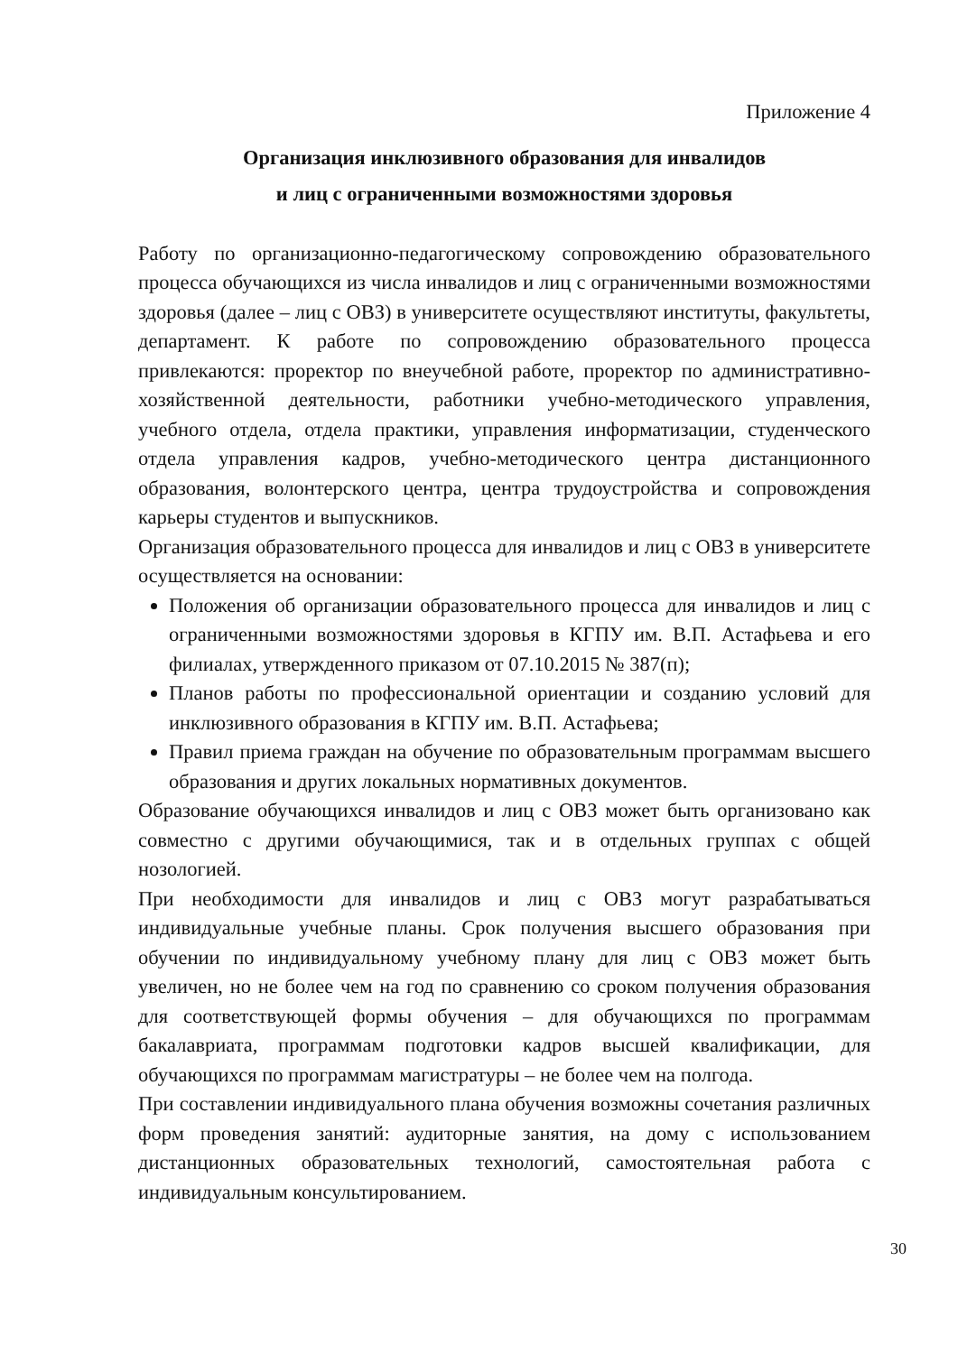Приложение 4
Организация инклюзивного образования для инвалидов
и лиц с ограниченными возможностями здоровья
Работу по организационно-педагогическому сопровождению образовательного процесса обучающихся из числа инвалидов и лиц с ограниченными возможностями здоровья (далее – лиц с ОВЗ) в университете осуществляют институты, факультеты, департамент. К работе по сопровождению образовательного процесса привлекаются: проректор по внеучебной работе, проректор по административно-хозяйственной деятельности, работники учебно-методического управления, учебного отдела, отдела практики, управления информатизации, студенческого отдела управления кадров, учебно-методического центра дистанционного образования, волонтерского центра, центра трудоустройства и сопровождения карьеры студентов и выпускников.
Организация образовательного процесса для инвалидов и лиц с ОВЗ в университете осуществляется на основании:
Положения об организации образовательного процесса для инвалидов и лиц с ограниченными возможностями здоровья в КГПУ им. В.П. Астафьева и его филиалах, утвержденного приказом от 07.10.2015 № 387(п);
Планов работы по профессиональной ориентации и созданию условий для инклюзивного образования в КГПУ им. В.П. Астафьева;
Правил приема граждан на обучение по образовательным программам высшего образования и других локальных нормативных документов.
Образование обучающихся инвалидов и лиц с ОВЗ может быть организовано как совместно с другими обучающимися, так и в отдельных группах с общей нозологией.
При необходимости для инвалидов и лиц с ОВЗ могут разрабатываться индивидуальные учебные планы. Срок получения высшего образования при обучении по индивидуальному учебному плану для лиц с ОВЗ может быть увеличен, но не более чем на год по сравнению со сроком получения образования для соответствующей формы обучения – для обучающихся по программам бакалавриата, программам подготовки кадров высшей квалификации, для обучающихся по программам магистратуры – не более чем на полгода.
При составлении индивидуального плана обучения возможны сочетания различных форм проведения занятий: аудиторные занятия, на дому с использованием дистанционных образовательных технологий, самостоятельная работа с индивидуальным консультированием.
30